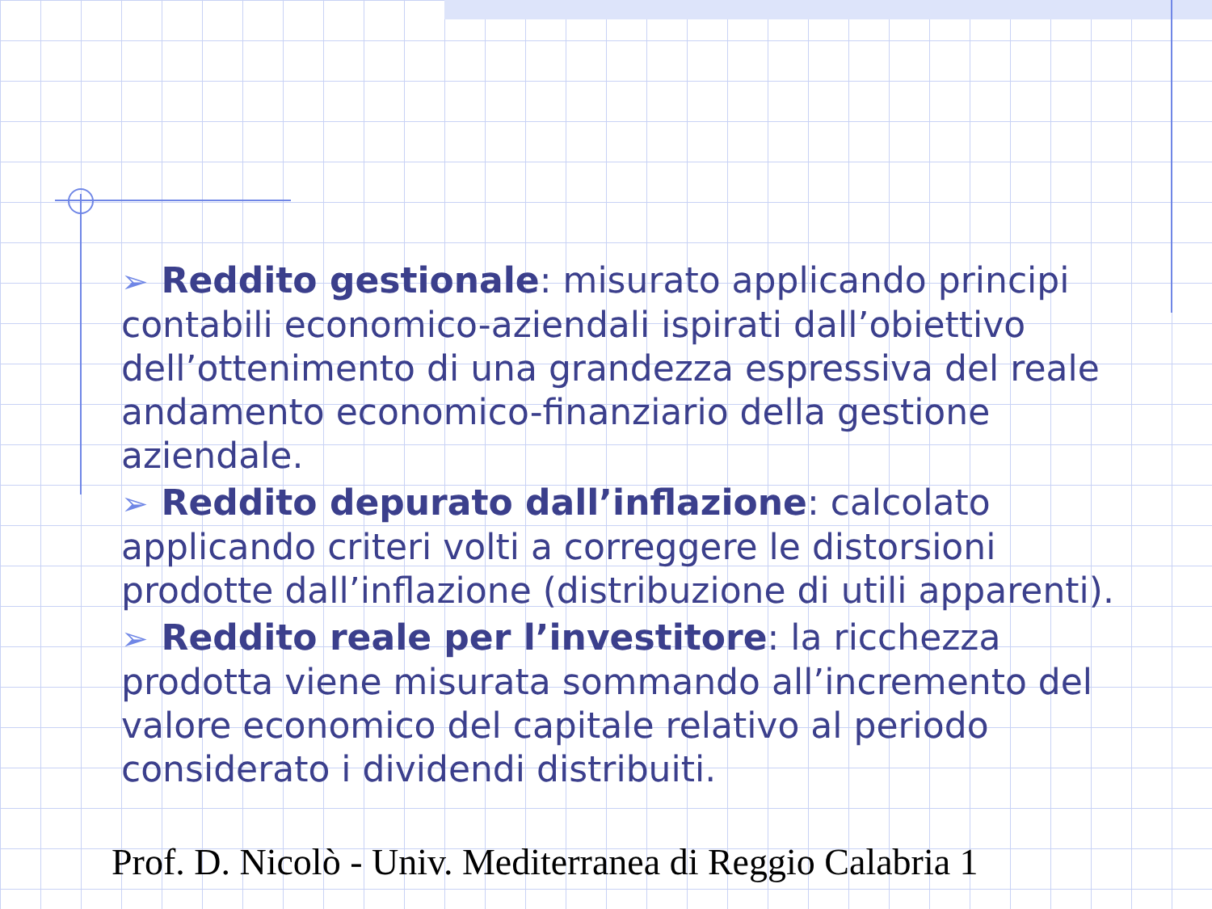➢ Reddito gestionale: misurato applicando principi contabili economico-aziendali ispirati dall’obiettivo dell’ottenimento di una grandezza espressiva del reale andamento economico-finanziario della gestione aziendale.
➢ Reddito depurato dall’inflazione: calcolato applicando criteri volti a correggere le distorsioni prodotte dall’inflazione (distribuzione di utili apparenti).
➢ Reddito reale per l’investitore: la ricchezza prodotta viene misurata sommando all’incremento del valore economico del capitale relativo al periodo considerato i dividendi distribuiti.
Prof. D. Nicolò - Univ. Mediterranea di Reggio Calabria 1